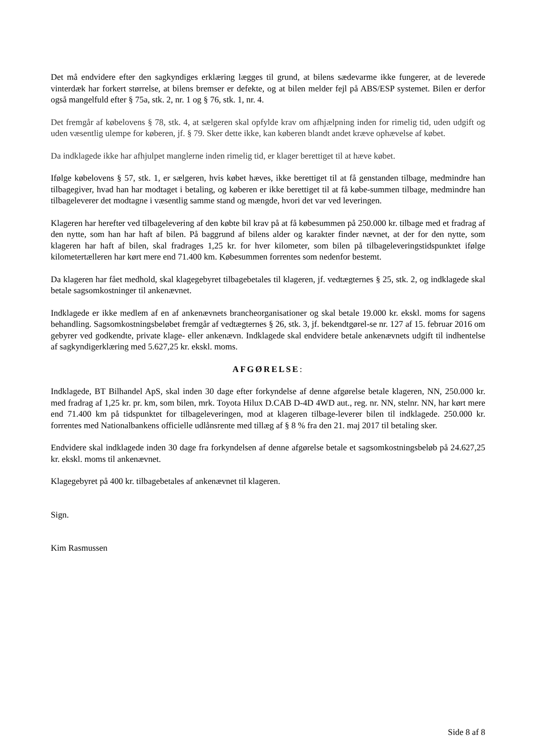Det må endvidere efter den sagkyndiges erklæring lægges til grund, at bilens sædevarme ikke fungerer, at de leverede vinterdæk har forkert størrelse, at bilens bremser er defekte, og at bilen melder fejl på ABS/ESP systemet. Bilen er derfor også mangelfuld efter § 75a, stk. 2, nr. 1 og § 76, stk. 1, nr. 4.
Det fremgår af købelovens § 78, stk. 4, at sælgeren skal opfylde krav om afhjælpning inden for rimelig tid, uden udgift og uden væsentlig ulempe for køberen, jf. § 79. Sker dette ikke, kan køberen blandt andet kræve ophævelse af købet.
Da indklagede ikke har afhjulpet manglerne inden rimelig tid, er klager berettiget til at hæve købet.
Ifølge købelovens § 57, stk. 1, er sælgeren, hvis købet hæves, ikke berettiget til at få genstanden tilbage, medmindre han tilbagegiver, hvad han har modtaget i betaling, og køberen er ikke berettiget til at få købe-summen tilbage, medmindre han tilbageleverer det modtagne i væsentlig samme stand og mængde, hvori det var ved leveringen.
Klageren har herefter ved tilbagelevering af den købte bil krav på at få købesummen på 250.000 kr. tilbage med et fradrag af den nytte, som han har haft af bilen. På baggrund af bilens alder og karakter finder nævnet, at der for den nytte, som klageren har haft af bilen, skal fradrages 1,25 kr. for hver kilometer, som bilen på tilbageleveringstidspunktet ifølge kilometertælleren har kørt mere end 71.400 km. Købesummen forrentes som nedenfor bestemt.
Da klageren har fået medhold, skal klagegebyret tilbagebetales til klageren, jf. vedtægternes § 25, stk. 2, og indklagede skal betale sagsomkostninger til ankenævnet.
Indklagede er ikke medlem af en af ankenævnets brancheorganisationer og skal betale 19.000 kr. ekskl. moms for sagens behandling. Sagsomkostningsbeløbet fremgår af vedtægternes § 26, stk. 3, jf. bekendtgørel-se nr. 127 af 15. februar 2016 om gebyrer ved godkendte, private klage- eller ankenævn. Indklagede skal endvidere betale ankenævnets udgift til indhentelse af sagkyndigerklæring med 5.627,25 kr. ekskl. moms.
AFGØRELSE:
Indklagede, BT Bilhandel ApS, skal inden 30 dage efter forkyndelse af denne afgørelse betale klageren, NN, 250.000 kr. med fradrag af 1,25 kr. pr. km, som bilen, mrk. Toyota Hilux D.CAB D-4D 4WD aut., reg. nr. NN, stelnr. NN, har kørt mere end 71.400 km på tidspunktet for tilbageleveringen, mod at klageren tilbage-leverer bilen til indklagede. 250.000 kr. forrentes med Nationalbankens officielle udlånsrente med tillæg af § 8 % fra den 21. maj 2017 til betaling sker.
Endvidere skal indklagede inden 30 dage fra forkyndelsen af denne afgørelse betale et sagsomkostningsbeløb på 24.627,25 kr. ekskl. moms til ankenævnet.
Klagegebyret på 400 kr. tilbagebetales af ankenævnet til klageren.
Sign.
Kim Rasmussen
Side 8 af 8